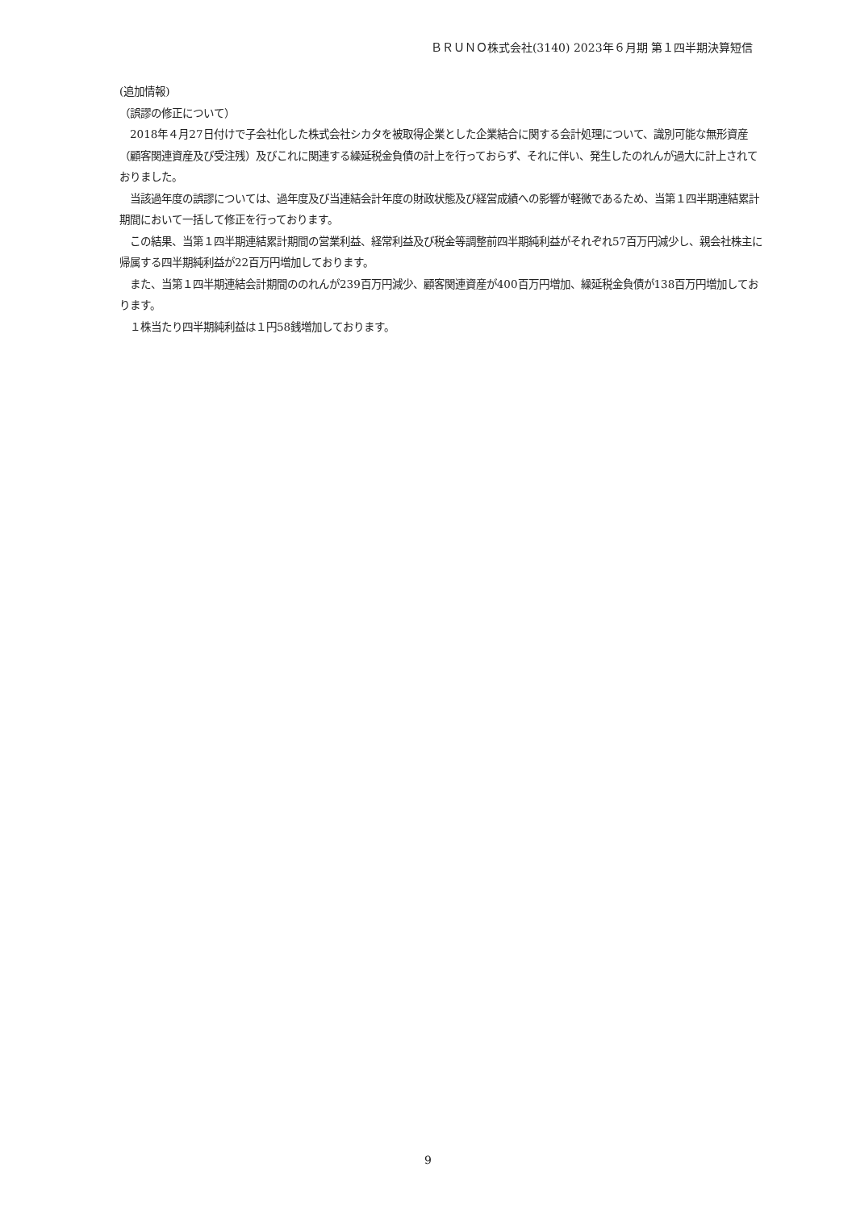ＢＲＵＮＯ株式会社(3140) 2023年６月期 第１四半期決算短信
(追加情報)
（誤謬の修正について）
　2018年４月27日付けで子会社化した株式会社シカタを被取得企業とした企業結合に関する会計処理について、識別可能な無形資産（顧客関連資産及び受注残）及びこれに関連する繰延税金負債の計上を行っておらず、それに伴い、発生したのれんが過大に計上されておりました。
　当該過年度の誤謬については、過年度及び当連結会計年度の財政状態及び経営成績への影響が軽微であるため、当第１四半期連結累計期間において一括して修正を行っております。
　この結果、当第１四半期連結累計期間の営業利益、経常利益及び税金等調整前四半期純利益がそれぞれ57百万円減少し、親会社株主に帰属する四半期純利益が22百万円増加しております。
　また、当第１四半期連結会計期間ののれんが239百万円減少、顧客関連資産が400百万円増加、繰延税金負債が138百万円増加しております。
　１株当たり四半期純利益は１円58銭増加しております。
9